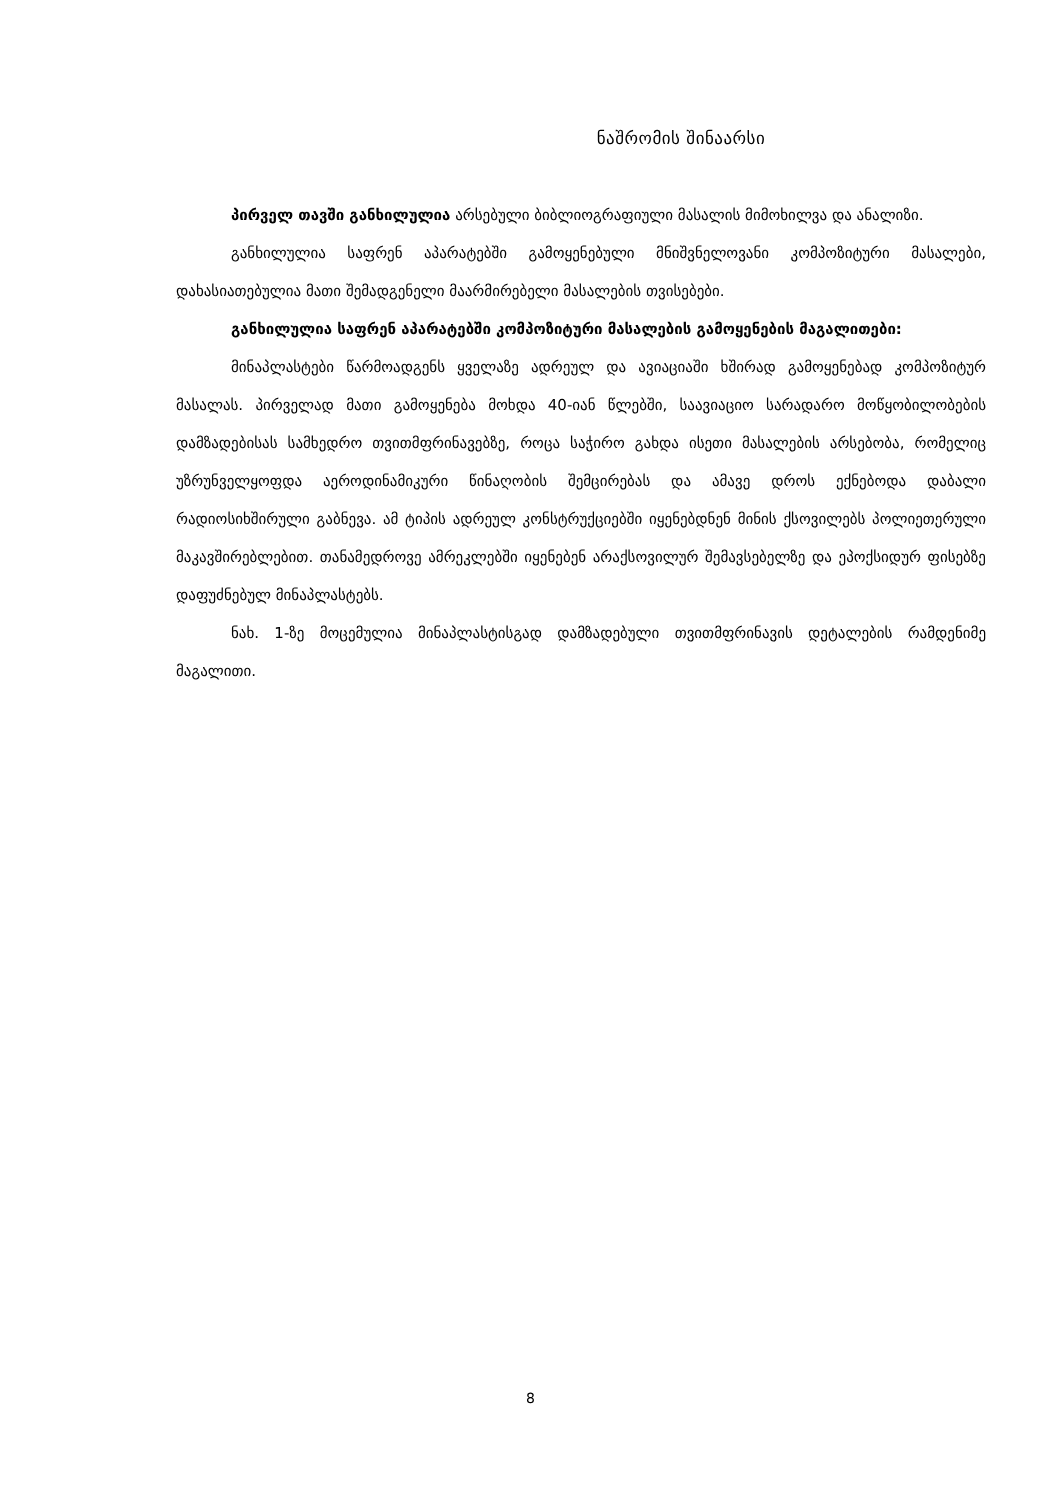ნაშრომის შინაარსი
პირველ თავში განხილულია არსებული ბიბლიოგრაფიული მასალის მიმოხილვა და ანალიზი.
განხილულია საფრენ აპარატებში გამოყენებული მნიშვნელოვანი კომპოზიტური მასალები, დახასიათებულია მათი შემადგენელი მაარმირებელი მასალების თვისებები.
განხილულია საფრენ აპარატებში კომპოზიტური მასალების გამოყენების მაგალითები:
მინაპლასტები წარმოადგენს ყველაზე ადრეულ და ავიაციაში ხშირად გამოყენებად კომპოზიტურ მასალას. პირველად მათი გამოყენება მოხდა 40-იან წლებში, საავიაციო სარადარო მოწყობილობების დამზადებისას სამხედრო თვითმფრინავებზე, როცა საჭირო გახდა ისეთი მასალების არსებობა, რომელიც უზრუნველყოფდა აეროდინამიკური წინაღობის შემცირებას და ამავე დროს ექნებოდა დაბალი რადიოსიხშირული გაბნევა. ამ ტიპის ადრეულ კონსტრუქციებში იყენებდნენ მინის ქსოვილებს პოლიეთერული მაკავშირებლებით. თანამედროვე ამრეკლებში იყენებენ არაქსოვილურ შემავსებელზე და ეპოქსიდურ ფისებზე დაფუძნებულ მინაპლასტებს.
ნახ. 1-ზე მოცემულია მინაპლასტისგად დამზადებული თვითმფრინავის დეტალების რამდენიმე მაგალითი.
8